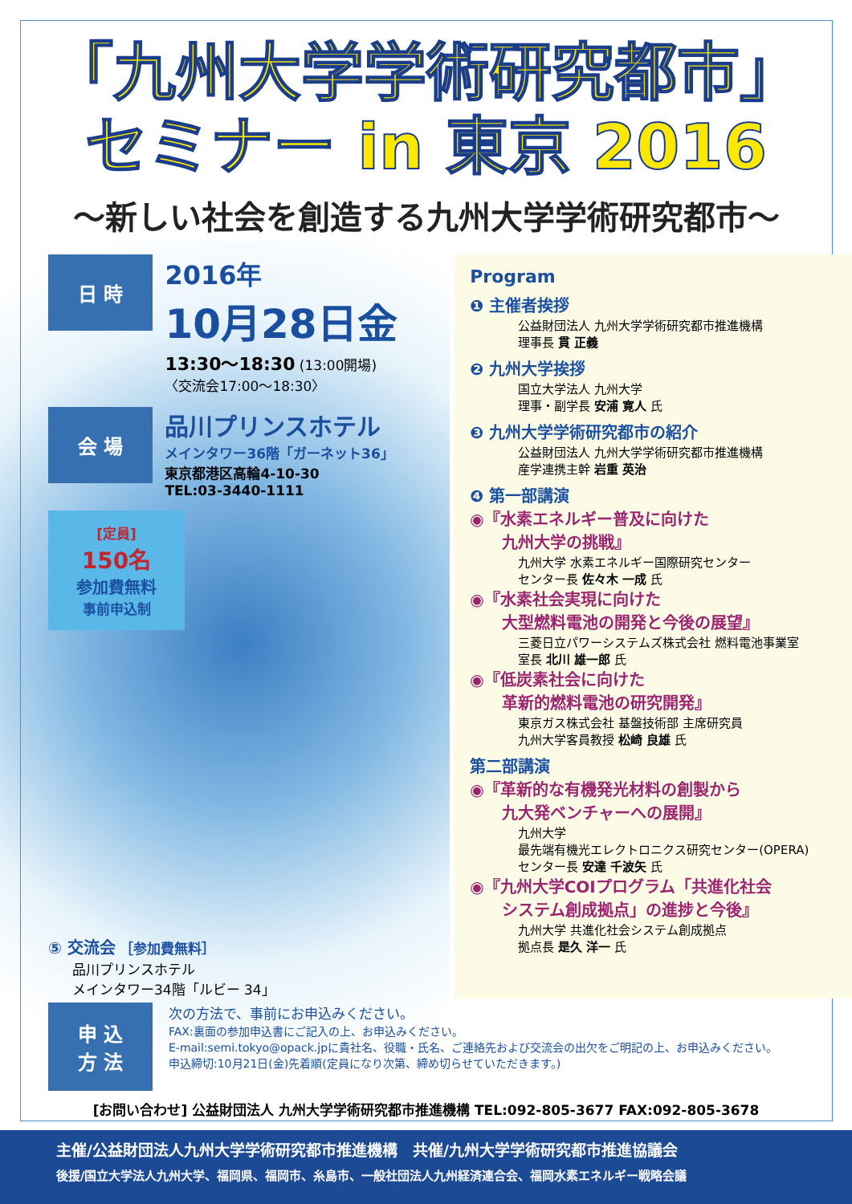「九州大学学術研究都市」
セミナー in 東京 2016
〜新しい社会を創造する九州大学学術研究都市〜
日 時 2016年
10月28日金
13:30〜18:30 (13:00開場)
〈交流会17:00〜18:30〉
会 場 品川プリンスホテル
メインタワー36階「ガーネット36」
東京都港区高輪4-10-30
TEL:03-3440-1111
[定員]
150名
参加費無料
事前申込制
⑤ 交流会 ［参加費無料］
品川プリンスホテル
メインタワー34階「ルビー 34」
Program
❶ 主催者挨拶
公益財団法人 九州大学学術研究都市推進機構
理事長 貫 正義
❷ 九州大学挨拶
国立大学法人 九州大学
理事・副学長 安浦 寛人 氏
❸ 九州大学学術研究都市の紹介
公益財団法人 九州大学学術研究都市推進機構
産学連携主幹 岩重 英治
❹ 第一部講演
◉『水素エネルギー普及に向けた
　　九州大学の挑戦』
九州大学 水素エネルギー国際研究センター
センター長 佐々木 一成 氏
◉『水素社会実現に向けた
　　大型燃料電池の開発と今後の展望』
三菱日立パワーシステムズ株式会社 燃料電池事業室
室長 北川 雄一郎 氏
◉『低炭素社会に向けた
　　革新的燃料電池の研究開発』
東京ガス株式会社 基盤技術部 主席研究員
九州大学客員教授 松崎 良雄 氏
第二部講演
◉『革新的な有機発光材料の創製から
　　九大発ベンチャーへの展開』
九州大学
最先端有機光エレクトロニクス研究センター(OPERA)
センター長 安達 千波矢 氏
◉『九州大学COIプログラム「共進化社会
　　システム創成拠点」の進捗と今後』
九州大学 共進化社会システム創成拠点
拠点長 是久 洋一 氏
申 込
方 法
次の方法で、事前にお申込みください。
FAX:裏面の参加申込書にご記入の上、お申込みください。
E-mail:semi.tokyo@opack.jpに貴社名、役職・氏名、ご連絡先および交流会の出欠をご明記の上、お申込みください。
申込締切:10月21日(金)先着順(定員になり次第、締め切らせていただきます。)
[お問い合わせ] 公益財団法人 九州大学学術研究都市推進機構 TEL:092-805-3677 FAX:092-805-3678
主催/公益財団法人九州大学学術研究都市推進機構　共催/九州大学学術研究都市推進協議会
後援/国立大学法人九州大学、福岡県、福岡市、糸島市、一般社団法人九州経済連合会、福岡水素エネルギー戦略会議